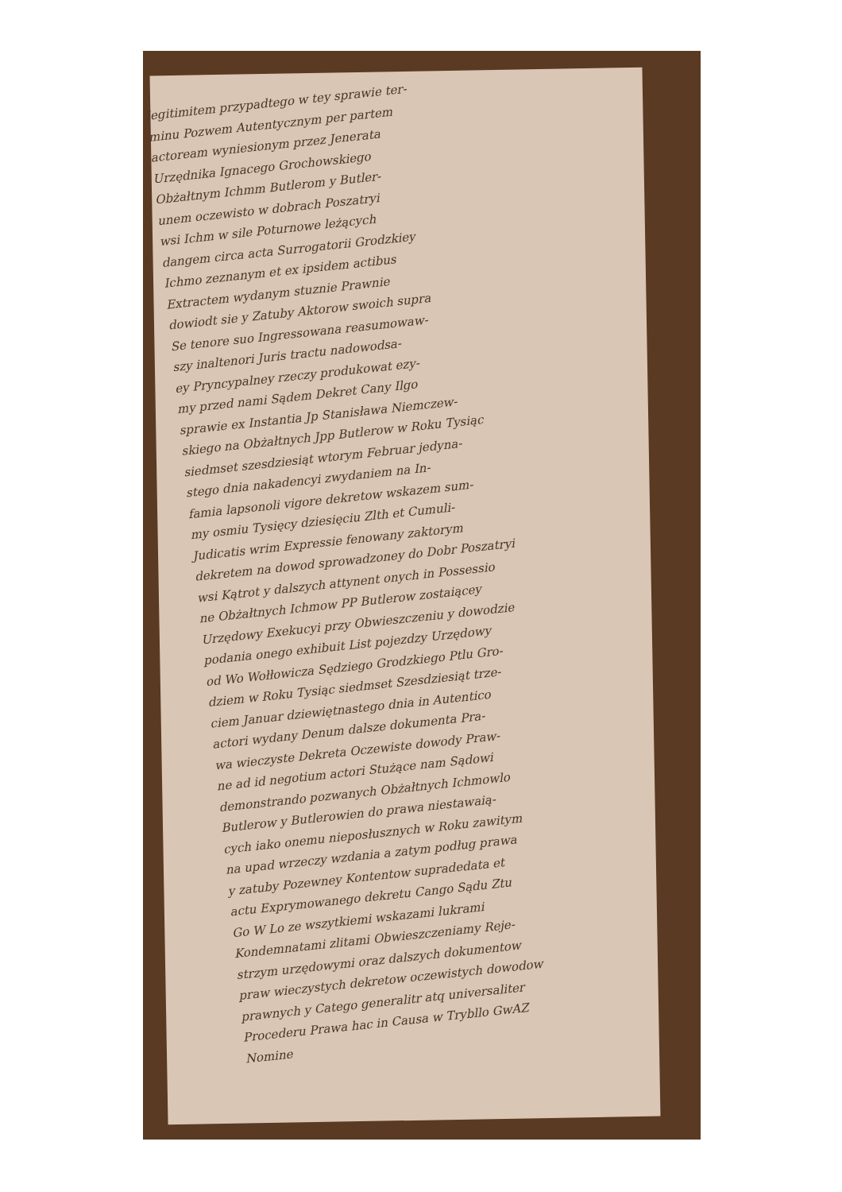legitimitem przypadtego w tey sprawie ter-
minu Pozwem Autentycznym per partem
actoream wyniesionym przez Jenerata
Urzędnika Ignacego Grochowskiego
Obżałtnym Ichmm Butlerom y Butler-
unem oczewisto w dobrach Poszatryi
wsi Ichm w sile Poturnowe leżących
dangem circa acta Surrogatorii Grodzkiey
Ichmo zeznanym et ex ipsidem actibus
Extractem wydanym stuznie Prawnie
dowiodt sie y Zatuby Aktorow swoich supra
Se tenore suo Ingressowana reasumowaw-
szy inaltenori Juris tractu nadowodsa-
ey Pryncypalney rzeczy produkowat ezy-
my przed nami Sądem Dekret Cany Ilgo
sprawie ex Instantia Jp Stanisława Niemczew-
skiego na Obżałtnych Jpp Butlerow w Roku Tysiąc
siedmset szesdziesiąt wtorym Februar jedyna-
stego dnia nakadencyi zwydaniem na In-
famia lapsonoli vigore dekretow wskazem sum-
my osmiu Tysięcy dziesięciu Zlth et Cumuli-
Judicatis wrim Expressie fenowany zaktorym
dekretem na dowod sprowadzoney do Dobr Poszatryi
wsi Kątrot y dalszych attynent onych in Possessio
ne Obżałtnych Ichmow PP Butlerow zostaiącey
Urzędowy Exekucyi przy Obwieszczeniu y dowodzie
podania onego exhibuit List pojezdzy Urzędowy
od Wo Wołłowicza Sędziego Grodzkiego Ptlu Gro-
dziem w Roku Tysiąc siedmset Szesdziesiąt trze-
ciem Januar dziewiętnastego dnia in Autentico
actori wydany Denum dalsze dokumenta Pra-
wa wieczyste Dekreta Oczewiste dowody Praw-
ne ad id negotium actori Stużące nam Sądowi
demonstrando pozwanych Obżałtnych Ichmowlo
Butlerow y Butlerowien do prawa niestawaią-
cych iako onemu nieposłusznych w Roku zawitym
na upad wrzeczy wzdania a zatym podług prawa
y zatuby Pozewney Kontentow supradedata et
actu Exprymowanego dekretu Cango Sądu Ztu
Go W Lo ze wszytkiemi wskazami lukrami
Kondemnatami zlitami Obwieszczeniamy Reje-
strzym urzędowymi oraz dalszych dokumentow
praw wieczystych dekretow oczewistych dowodow
prawnych y Catego generalitr atq universaliter
Procederu Prawa hac in Causa w Trybllo GwAZ
Nomine